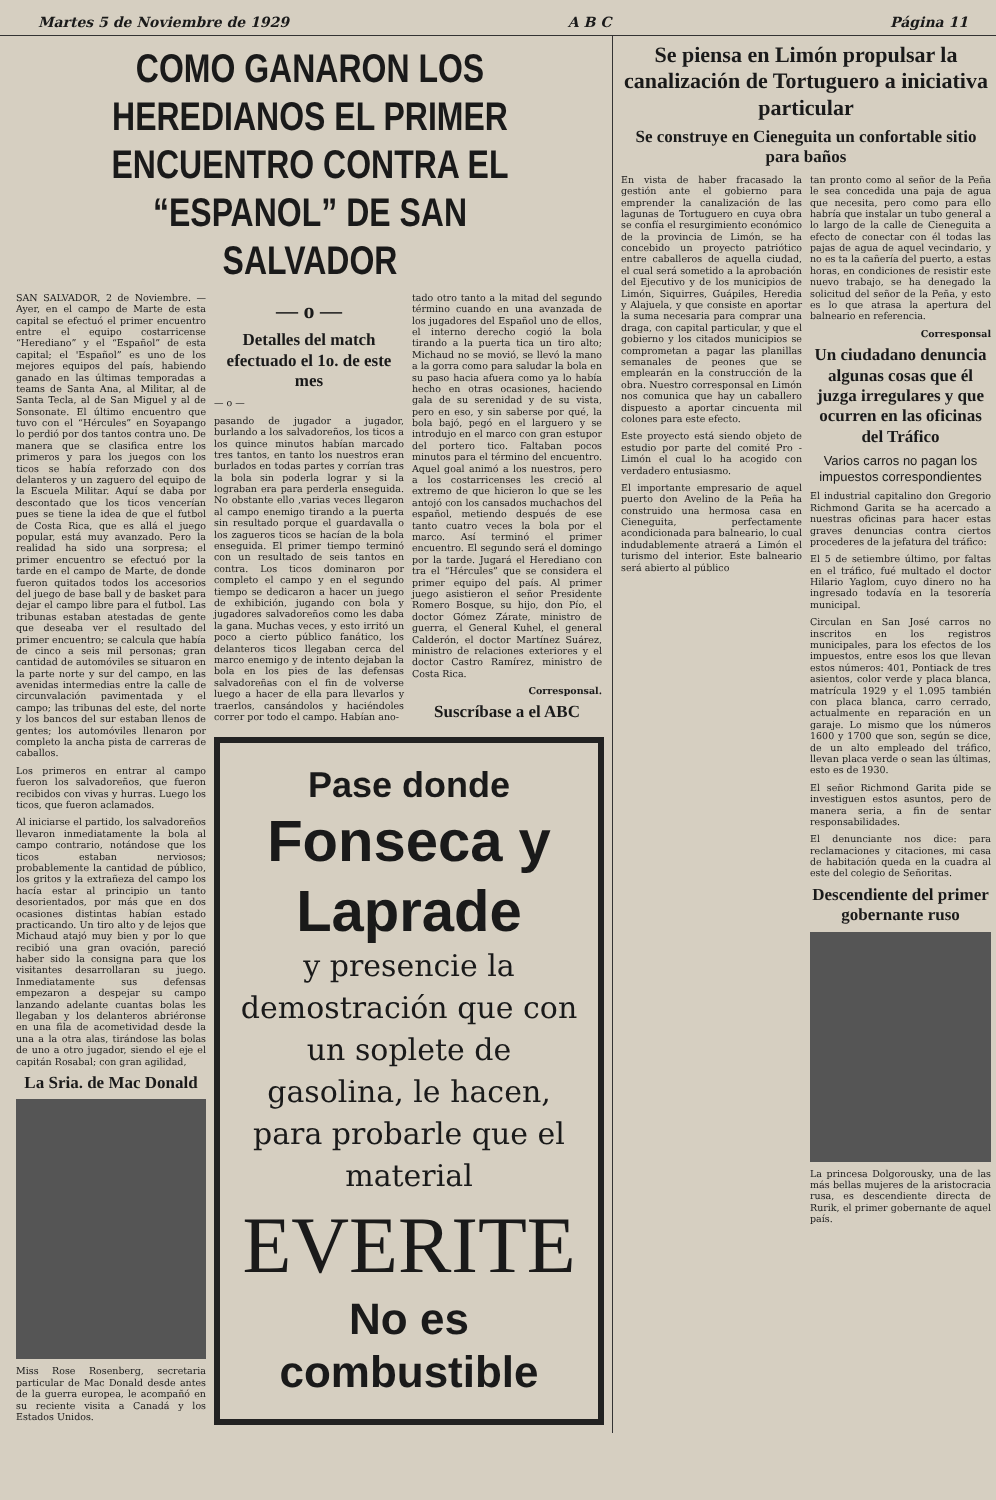Martes 5 de Noviembre de 1929 A B C Página 11
COMO GANARON LOS HEREDIANOS EL PRIMER ENCUENTRO CONTRA EL “ESPANOL” DE SAN SALVADOR
SAN SALVADOR, 2 de Noviembre. — Ayer, en el campo de Marte de esta capital se efectuó el primer encuentro entre el equipo costarricense “Herediano” y el “Español” de esta capital; el 'Español” es uno de los mejores equipos del país, habiendo ganado en las últimas temporadas a teams de Santa Ana, al Militar, al de Santa Tecla, al de San Miguel y al de Sonsonate. El último encuentro que tuvo con el “Hércules” en Soyapango lo perdió por dos tantos contra uno. De manera que se clasifica entre los primeros y para los juegos con los ticos se había reforzado con dos delanteros y un zaguero del equipo de la Escuela Militar. Aquí se daba por descontado que los ticos vencerían pues se tiene la idea de que el futbol de Costa Rica, que es allá el juego popular, está muy avanzado. Pero la realidad ha sido una sorpresa; el primer encuentro se efectuó por la tarde en el campo de Marte, de donde fueron quitados todos los accesorios del juego de base ball y de basket para dejar el campo libre para el futbol. Las tribunas estaban atestadas de gente que deseaba ver el resultado del primer encuentro; se calcula que había de cinco a seis mil personas; gran cantidad de automóviles se situaron en la parte norte y sur del campo, en las avenidas intermedias entre la calle de circunvalación pavimentada y el campo; las tribunas del este, del norte y los bancos del sur estaban llenos de gentes; los automóviles llenaron por completo la ancha pista de carreras de caballos.
Los primeros en entrar al campo fueron los salvadoreños, que fueron recibidos con vivas y hurras. Luego los ticos, que fueron aclamados.
Al iniciarse el partido, los salvadoreños llevaron inmediatamente la bola al campo contrario, notándose que los ticos estaban nerviosos; probablemente la cantidad de público, los gritos y la extrañeza del campo los hacía estar al principio un tanto desorientados, por más que en dos ocasiones distintas habían estado practicando. Un tiro alto y de lejos que Michaud atajó muy bien y por lo que recibió una gran ovación, pareció haber sido la consigna para que los visitantes desarrollaran su juego. Inmediatamente sus defensas empezaron a despejar su campo lanzando adelante cuantas bolas les llegaban y los delanteros abriéronse en una fila de acometividad desde la una a la otra alas, tirándose las bolas de uno a otro jugador, siendo el eje el capitán Rosabal; con gran agilidad,
La Sria. de Mac Donald
Miss Rose Rosenberg, secretaria particular de Mac Donald desde antes de la guerra europea, le acompañó en su reciente visita a Canadá y los Estados Unidos.
— o —
Detalles del match efectuado el 1o. de este mes
— o —
pasando de jugador a jugador, burlando a los salvadoreños, los ticos a los quince minutos habían marcado tres tantos, en tanto los nuestros eran burlados en todas partes y corrían tras la bola sin poderla lograr y si la lograban era para perderla enseguida. No obstante ello ,varias veces llegaron al campo enemigo tirando a la puerta sin resultado porque el guardavalla o los zagueros ticos se hacían de la bola enseguida. El primer tiempo terminó con un resultado de seis tantos en contra. Los ticos dominaron por completo el campo y en el segundo tiempo se dedicaron a hacer un juego de exhibición, jugando con bola y jugadores salvadoreños como les daba la gana. Muchas veces, y esto irritó un poco a cierto público fanático, los delanteros ticos llegaban cerca del marco enemigo y de intento dejaban la bola en los pies de las defensas salvadoreñas con el fin de volverse luego a hacer de ella para llevarlos y traerlos, cansándolos y haciéndoles correr por todo el campo. Habían ano-
tado otro tanto a la mitad del segundo término cuando en una avanzada de los jugadores del Español uno de ellos, el interno derecho cogió la bola tirando a la puerta tica un tiro alto; Michaud no se movió, se llevó la mano a la gorra como para saludar la bola en su paso hacia afuera como ya lo había hecho en otras ocasiones, haciendo gala de su serenidad y de su vista, pero en eso, y sin saberse por qué, la bola bajó, pegó en el larguero y se introdujo en el marco con gran estupor del portero tico. Faltaban pocos minutos para el término del encuentro. Aquel goal animó a los nuestros, pero a los costarricenses les creció al extremo de que hicieron lo que se les antojó con los cansados muchachos del español, metiendo después de ese tanto cuatro veces la bola por el marco. Así terminó el primer encuentro. El segundo será el domingo por la tarde. Jugará el Herediano con tra el “Hércules” que se considera el primer equipo del país. Al primer juego asistieron el señor Presidente Romero Bosque, su hijo, don Pío, el doctor Gómez Zárate, ministro de guerra, el General Kuhel, el general Calderón, el doctor Martínez Suárez, ministro de relaciones exteriores y el doctor Castro Ramírez, ministro de Costa Rica.
Corresponsal.
Suscríbase a el ABC
Pase donde
Fonseca y Laprade
y presencie la demostración que con un soplete de gasolina, le hacen, para probarle que el material
EVERITE
No es combustible
Se piensa en Limón propulsar la canalización de Tortuguero a iniciativa particular
Se construye en Cieneguita un confortable sitio para baños
En vista de haber fracasado la gestión ante el gobierno para emprender la canalización de las lagunas de Tortuguero en cuya obra se confía el resurgimiento económico de la provincia de Limón, se ha concebido un proyecto patriótico entre caballeros de aquella ciudad, el cual será sometido a la aprobación del Ejecutivo y de los municipios de Limón, Siquirres, Guápiles, Heredia y Alajuela, y que consiste en aportar la suma necesaria para comprar una draga, con capital particular, y que el gobierno y los citados municipios se comprometan a pagar las planillas semanales de peones que se emplearán en la construcción de la obra. Nuestro corresponsal en Limón nos comunica que hay un caballero dispuesto a aportar cincuenta mil colones para este efecto.
Este proyecto está siendo objeto de estudio por parte del comité Pro - Limón el cual lo ha acogido con verdadero entusiasmo.
El importante empresario de aquel puerto don Avelino de la Peña ha construido una hermosa casa en Cieneguita, perfectamente acondicionada para balneario, lo cual indudablemente atraerá a Limón el turismo del interior. Este balneario será abierto al público
tan pronto como al señor de la Peña le sea concedida una paja de agua que necesita, pero como para ello habría que instalar un tubo general a lo largo de la calle de Cieneguita a efecto de conectar con él todas las pajas de agua de aquel vecindario, y no es ta la cañería del puerto, a estas horas, en condiciones de resistir este nuevo trabajo, se ha denegado la solicitud del señor de la Peña, y esto es lo que atrasa la apertura del balneario en referencia.
Corresponsal
Un ciudadano denuncia algunas cosas que él juzga irregulares y que ocurren en las oficinas del Tráfico
Varios carros no pagan los impuestos correspondientes
El industrial capitalino don Gregorio Richmond Garita se ha acercado a nuestras oficinas para hacer estas graves denuncias contra ciertos procederes de la jefatura del tráfico:
El 5 de setiembre último, por faltas en el tráfico, fué multado el doctor Hilario Yaglom, cuyo dinero no ha ingresado todavía en la tesorería municipal.
Circulan en San José carros no inscritos en los registros municipales, para los efectos de los impuestos, entre esos los que llevan estos números: 401, Pontiack de tres asientos, color verde y placa blanca, matrícula 1929 y el 1.095 también con placa blanca, carro cerrado, actualmente en reparación en un garaje. Lo mismo que los números 1600 y 1700 que son, según se dice, de un alto empleado del tráfico, llevan placa verde o sean las últimas, esto es de 1930.
El señor Richmond Garita pide se investiguen estos asuntos, pero de manera seria, a fin de sentar responsabilidades.
El denunciante nos dice: para reclamaciones y citaciones, mi casa de habitación queda en la cuadra al este del colegio de Señoritas.
Descendiente del primer gobernante ruso
La princesa Dolgorousky, una de las más bellas mujeres de la aristocracia rusa, es descendiente directa de Rurik, el primer gobernante de aquel país.